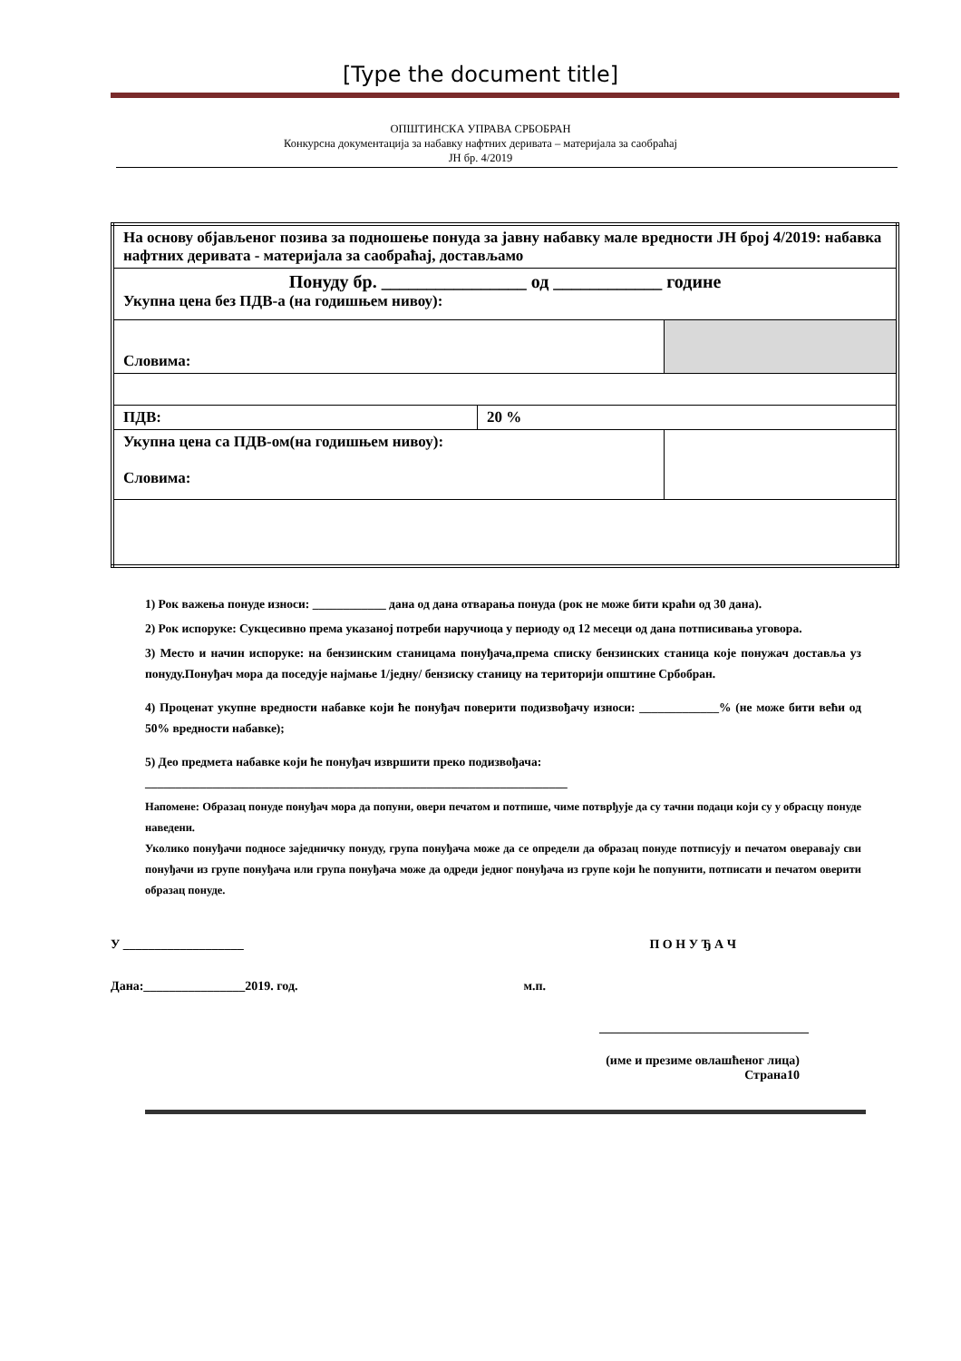[Type the document title]
ОПШТИНСКА УПРАВА СРБОБРАН
Конкурсна документација за набавку нафтних деривата – материјала за саобраћај
ЈН бр. 4/2019
| На основу објављеног позива за подношење понуда за јавну набавку мале вредности ЈН број 4/2019: набавка нафтних деривата - материјала за саобраћај, достављамо | | |
| Понуду бр. ________________ од ____________ године Укупна цена без ПДВ-а (на годишњем нивоу): | | |
| Словима: | | |
| ПДВ: | 20 % | |
| Укупна цена са ПДВ-ом(на годишњем нивоу): Словима: | | |
1) Рок важења понуде износи: ____________ дана од дана отварања понуда (рок не може бити краћи од 30 дана).
2) Рок испоруке: Сукцесивно према указаној потреби наручиоца у периоду од 12 месеци од дана потписивања уговора.
3) Место и начин испоруке: на бензинским станицама понуђача,према списку бензинских станица које понужач доставља уз понуду.Понуђач мора да поседује најмање 1/једну/ бензиску станицу на територији општине Србобран.
4) Проценат укупне вредности набавке који ће понуђач поверити подизвођачу износи: _____________% (не може бити већи од 50% вредности набавке);
5) Део предмета набавке који ће понуђач извршити преко подизвођача:
_____________________________________________________________________
Напомене: Образац понуде понуђач мора да попуни, овери печатом и потпише, чиме потврђује да су тачни подаци који су у обрасцу понуде наведени.
Уколико понуђачи подносе заједничку понуду, група понуђача може да се определи да образац понуде потписују и печатом оверавају сви понуђачи из групе понуђача или група понуђача може да одреди једног понуђача из групе који ће попунити, потписати и печатом оверити образац понуде.
У ___________________ П О Н У Ђ А Ч
Дана:________________2019. год. м.п.
_________________________________
(име и презиме овлашћеног лица)
Страна10